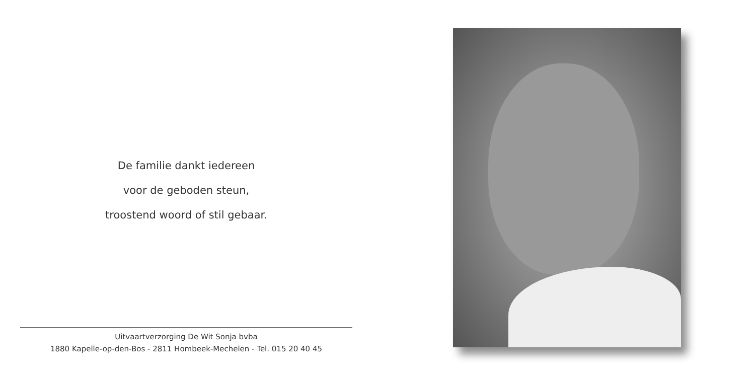De familie dankt iedereen
voor de geboden steun,
troostend woord of stil gebaar.
Uitvaartverzorging De Wit Sonja bvba
1880 Kapelle-op-den-Bos - 2811 Hombeek-Mechelen - Tel. 015 20 40 45